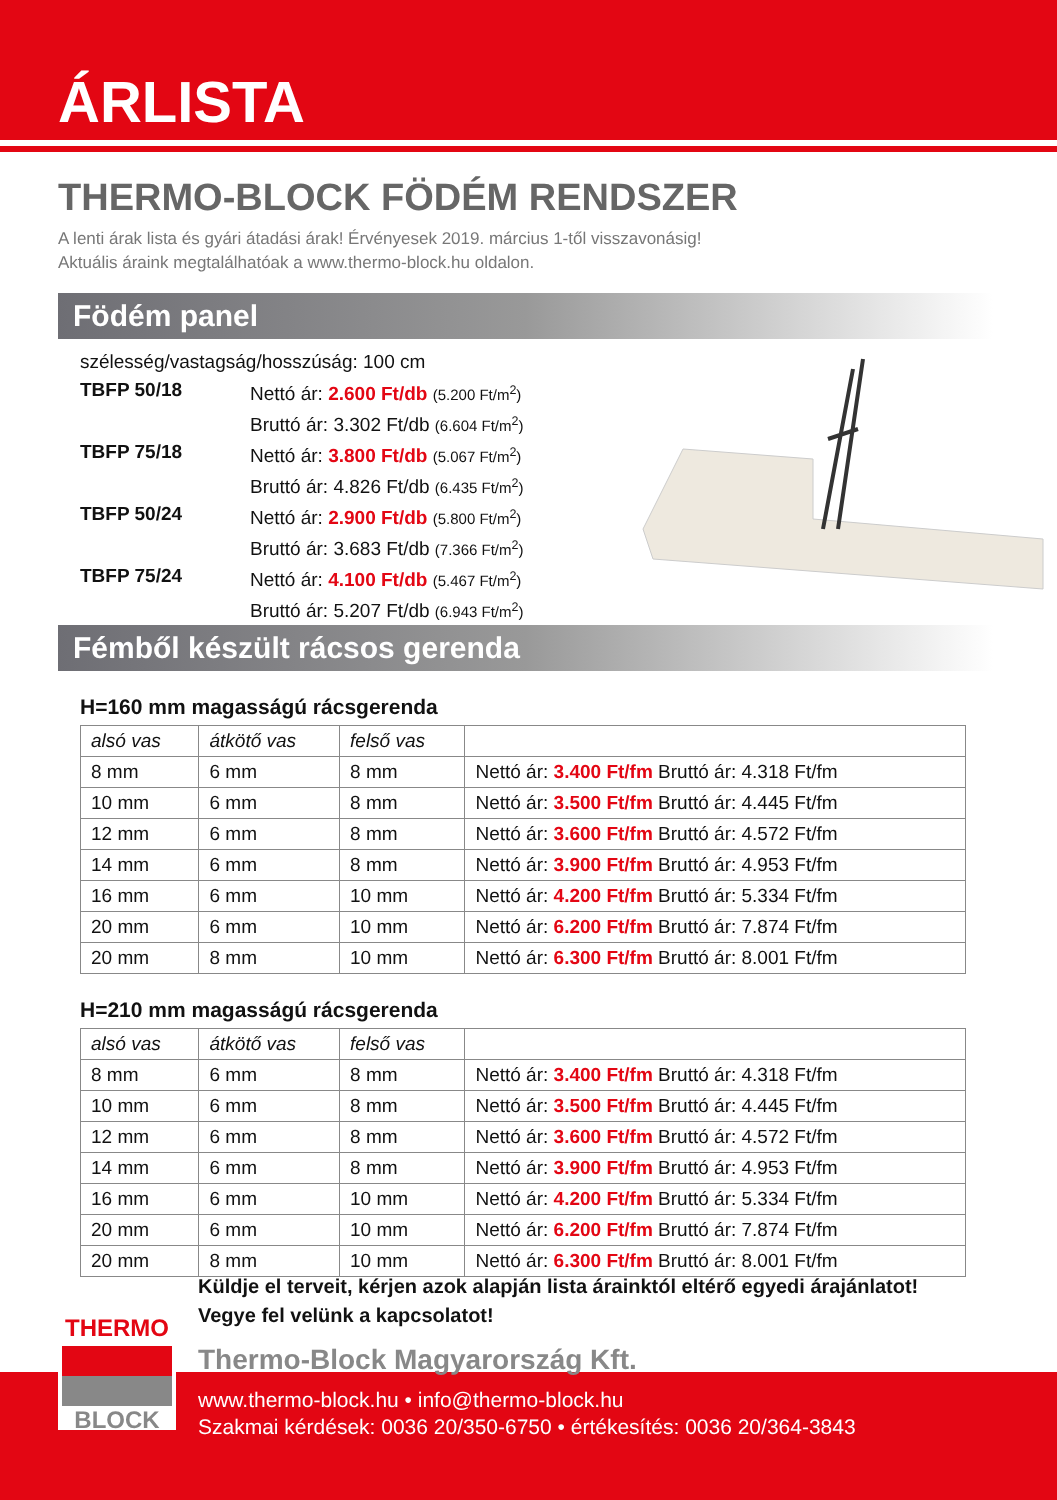ÁRLISTA
THERMO-BLOCK FÖDÉM RENDSZER
A lenti árak lista és gyári átadási árak! Érvényesek 2019. március 1-től visszavonásig!
Aktuális áraink megtalálhatóak a www.thermo-block.hu oldalon.
Födém panel
szélesség/vastagság/hosszúság: 100 cm
| TBFP 50/18 | Nettó ár: 2.600 Ft/db (5.200 Ft/m<sup>2</sup>) Bruttó ár: 3.302 Ft/db (6.604 Ft/m<sup>2</sup>) |
| TBFP 75/18 | Nettó ár: 3.800 Ft/db (5.067 Ft/m<sup>2</sup>) Bruttó ár: 4.826 Ft/db (6.435 Ft/m<sup>2</sup>) |
| TBFP 50/24 | Nettó ár: 2.900 Ft/db (5.800 Ft/m<sup>2</sup>) Bruttó ár: 3.683 Ft/db (7.366 Ft/m<sup>2</sup>) |
| TBFP 75/24 | Nettó ár: 4.100 Ft/db (5.467 Ft/m<sup>2</sup>) Bruttó ár: 5.207 Ft/db (6.943 Ft/m<sup>2</sup>) |
Fémből készült rácsos gerenda
H=160 mm magasságú rácsgerenda
| alsó vas | átkötő vas | felső vas | |
| --- | --- | --- | --- |
| 8 mm | 6 mm | 8 mm | Nettó ár: 3.400 Ft/fm Bruttó ár: 4.318 Ft/fm |
| 10 mm | 6 mm | 8 mm | Nettó ár: 3.500 Ft/fm Bruttó ár: 4.445 Ft/fm |
| 12 mm | 6 mm | 8 mm | Nettó ár: 3.600 Ft/fm Bruttó ár: 4.572 Ft/fm |
| 14 mm | 6 mm | 8 mm | Nettó ár: 3.900 Ft/fm Bruttó ár: 4.953 Ft/fm |
| 16 mm | 6 mm | 10 mm | Nettó ár: 4.200 Ft/fm Bruttó ár: 5.334 Ft/fm |
| 20 mm | 6 mm | 10 mm | Nettó ár: 6.200 Ft/fm Bruttó ár: 7.874 Ft/fm |
| 20 mm | 8 mm | 10 mm | Nettó ár: 6.300 Ft/fm Bruttó ár: 8.001 Ft/fm |
H=210 mm magasságú rácsgerenda
| alsó vas | átkötő vas | felső vas | |
| --- | --- | --- | --- |
| 8 mm | 6 mm | 8 mm | Nettó ár: 3.400 Ft/fm Bruttó ár: 4.318 Ft/fm |
| 10 mm | 6 mm | 8 mm | Nettó ár: 3.500 Ft/fm Bruttó ár: 4.445 Ft/fm |
| 12 mm | 6 mm | 8 mm | Nettó ár: 3.600 Ft/fm Bruttó ár: 4.572 Ft/fm |
| 14 mm | 6 mm | 8 mm | Nettó ár: 3.900 Ft/fm Bruttó ár: 4.953 Ft/fm |
| 16 mm | 6 mm | 10 mm | Nettó ár: 4.200 Ft/fm Bruttó ár: 5.334 Ft/fm |
| 20 mm | 6 mm | 10 mm | Nettó ár: 6.200 Ft/fm Bruttó ár: 7.874 Ft/fm |
| 20 mm | 8 mm | 10 mm | Nettó ár: 6.300 Ft/fm Bruttó ár: 8.001 Ft/fm |
THERMO
BLOCK
Küldje el terveit, kérjen azok alapján lista árainktól eltérő egyedi árajánlatot!
Vegye fel velünk a kapcsolatot!
Thermo-Block Magyarország Kft.
www.thermo-block.hu • info@thermo-block.hu
Szakmai kérdések: 0036 20/350-6750 • értékesítés: 0036 20/364-3843